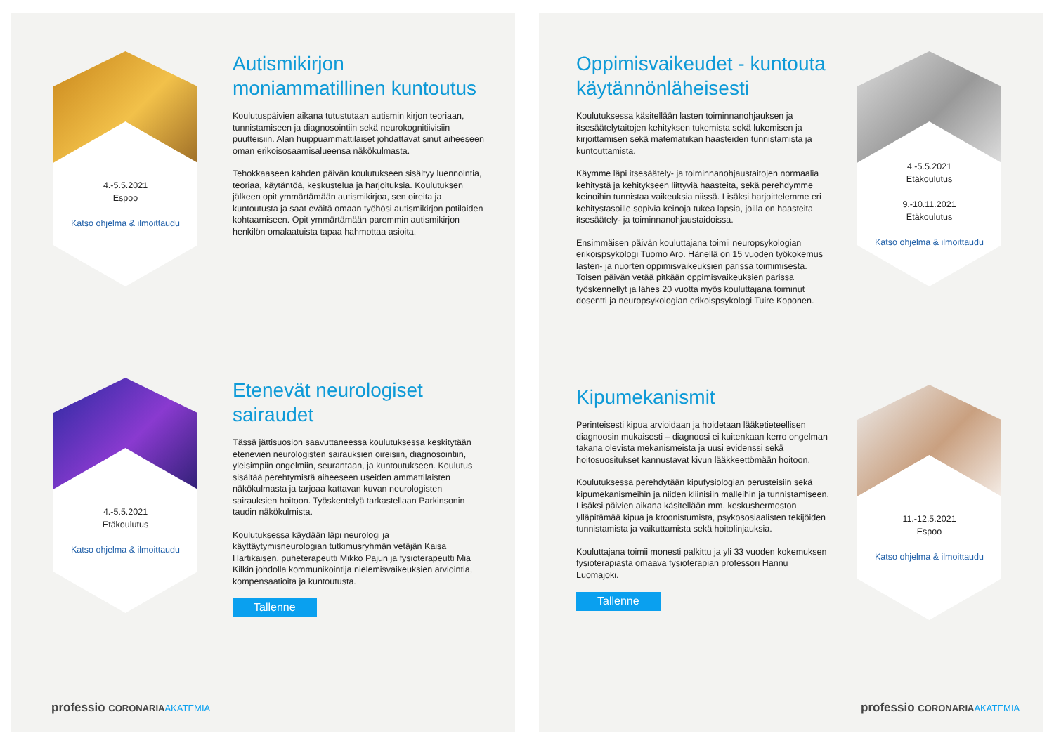4.-5.5.2021
Espoo
Katso ohjelma & ilmoittaudu
Autismikirjon moniammatillinen kuntoutus
Koulutuspäivien aikana tutustutaan autismin kirjon teoriaan, tunnistamiseen ja diagnosointiin sekä neurokognitiivisiin puutteisiin. Alan huippuammattilaiset johdattavat sinut aiheeseen oman erikoisosaamisalueensa näkökulmasta.
Tehokkaaseen kahden päivän koulutukseen sisältyy luennointia, teoriaa, käytäntöä, keskustelua ja harjoituksia. Koulutuksen jälkeen opit ymmärtämään autismikirjoa, sen oireita ja kuntoutusta ja saat eväitä omaan työhösi autismikirjon potilaiden kohtaamiseen. Opit ymmärtämään paremmin autismikirjon henkilön omalaatuista tapaa hahmottaa asioita.
4.-5.5.2021
Etäkoulutus
Katso ohjelma & ilmoittaudu
Etenevät neurologiset sairaudet
Tässä jättisuosion saavuttaneessa koulutuksessa keskitytään etenevien neurologisten sairauksien oireisiin, diagnosointiin, yleisimpiin ongelmiin, seurantaan, ja kuntoutukseen. Koulutus sisältää perehtymistä aiheeseen useiden ammattilaisten näkökulmasta ja tarjoaa kattavan kuvan neurologisten sairauksien hoitoon. Työskentelyä tarkastellaan Parkinsonin taudin näkökulmista.
Koulutuksessa käydään läpi neurologi ja käyttäytymisneurologian tutkimusryhmän vetäjän Kaisa Hartikaisen, puheterapeutti Mikko Pajun ja fysioterapeutti Mia Kilkin johdolla kommunikointija nielemisvaikeuksien arviointia, kompensaatioita ja kuntoutusta.
Tallenne
professio CORONARIA AKATEMIA
Oppimisvaikeudet - kuntouta käytännönläheisesti
Koulutuksessa käsitellään lasten toiminnanohjauksen ja itsesäätelytaitojen kehityksen tukemista sekä lukemisen ja kirjoittamisen sekä matematiikan haasteiden tunnistamista ja kuntouttamista.
Käymme läpi itsesäätely- ja toiminnanohjaustaitojen normaalia kehitystä ja kehitykseen liittyviä haasteita, sekä perehdymme keinoihin tunnistaa vaikeuksia niissä. Lisäksi harjoittelemme eri kehitystasoille sopivia keinoja tukea lapsia, joilla on haasteita itsesäätely- ja toiminnanohjaustaidoissa.
Ensimmäisen päivän kouluttajana toimii neuropsykologian erikoispsykologi Tuomo Aro. Hänellä on 15 vuoden työkokemus lasten- ja nuorten oppimisvaikeuksien parissa toimimisesta. Toisen päivän vetää pitkään oppimisvaikeuksien parissa työskennellyt ja lähes 20 vuotta myös kouluttajana toiminut dosentti ja neuropsykologian erikoispsykologi Tuire Koponen.
4.-5.5.2021
Etäkoulutus
9.-10.11.2021
Etäkoulutus
Katso ohjelma & ilmoittaudu
Kipumekanismit
Perinteisesti kipua arvioidaan ja hoidetaan lääketieteellisen diagnoosin mukaisesti – diagnoosi ei kuitenkaan kerro ongelman takana olevista mekanismeista ja uusi evidenssi sekä hoitosuositukset kannustavat kivun lääkkeettömään hoitoon.
Koulutuksessa perehdytään kipufysiologian perusteisiin sekä kipumekanismeihin ja niiden kliinisiin malleihin ja tunnistamiseen. Lisäksi päivien aikana käsitellään mm. keskushermoston ylläpitämää kipua ja kroonistumista, psykososiaalisten tekijöiden tunnistamista ja vaikuttamista sekä hoitolinjauksia.
Kouluttajana toimii monesti palkittu ja yli 33 vuoden kokemuksen fysioterapiasta omaava fysioterapian professori Hannu Luomajoki.
Tallenne
11.-12.5.2021
Espoo
Katso ohjelma & ilmoittaudu
professio CORONARIA AKATEMIA